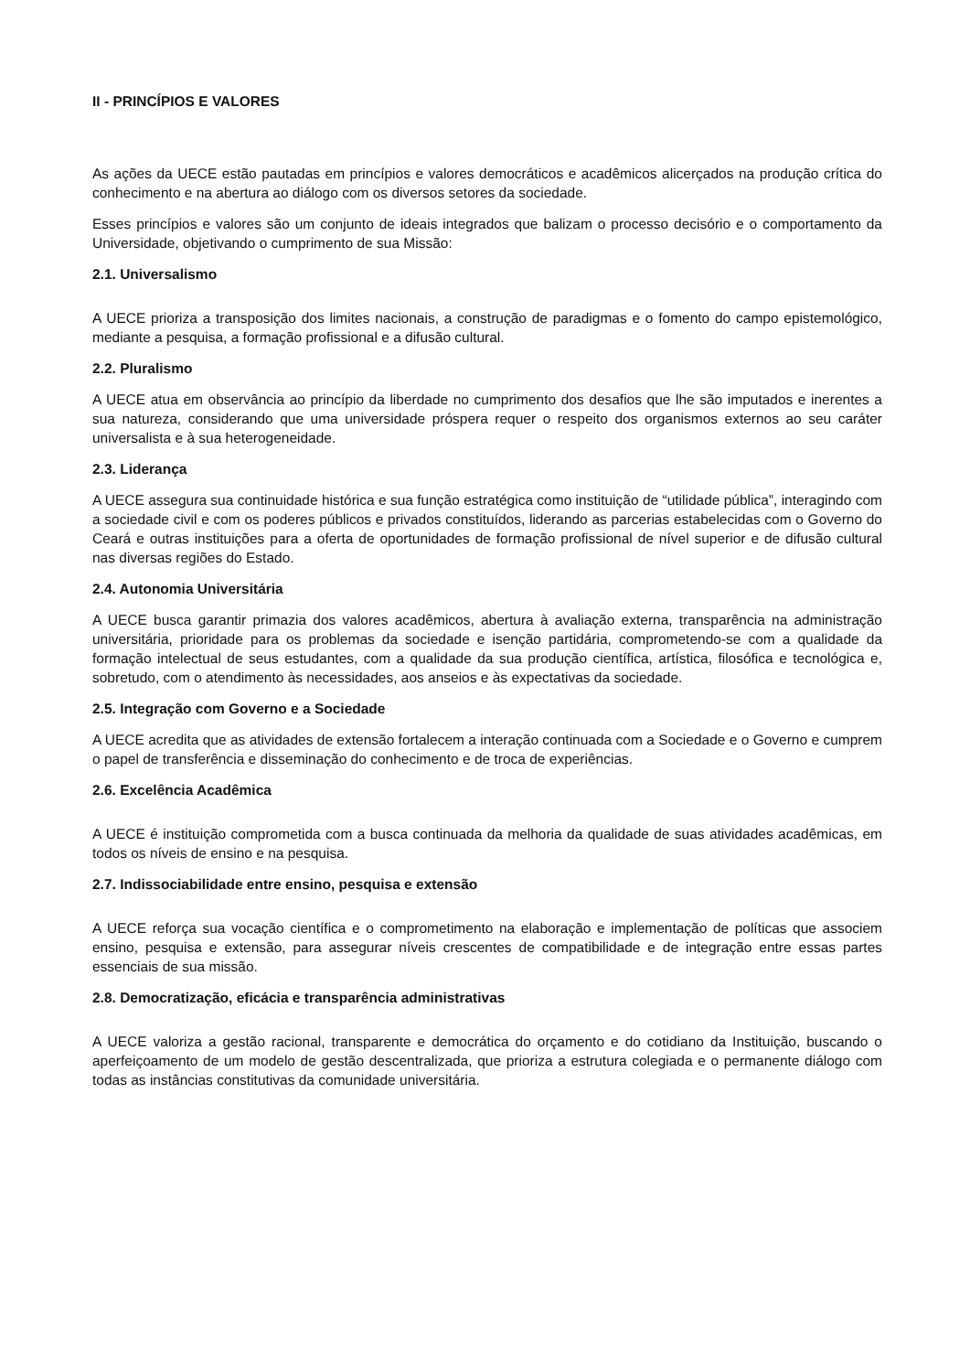II - PRINCÍPIOS E VALORES
As ações da UECE estão pautadas em princípios e valores democráticos e acadêmicos alicerçados na produção crítica do conhecimento e na abertura ao diálogo com os diversos setores da sociedade.
Esses princípios e valores são um conjunto de ideais integrados que balizam o processo decisório e o comportamento da Universidade, objetivando o cumprimento de sua Missão:
2.1. Universalismo
A UECE prioriza a transposição dos limites nacionais, a construção de paradigmas e o fomento do campo epistemológico, mediante a pesquisa, a formação profissional e a difusão cultural.
2.2. Pluralismo
A UECE atua em observância ao princípio da liberdade no cumprimento dos desafios que lhe são imputados e inerentes a sua natureza, considerando que uma universidade próspera requer o respeito dos organismos externos ao seu caráter universalista e à sua heterogeneidade.
2.3. Liderança
A UECE assegura sua continuidade histórica e sua função estratégica como instituição de “utilidade pública”, interagindo com a sociedade civil e com os poderes públicos e privados constituídos, liderando as parcerias estabelecidas com o Governo do Ceará e outras instituições para a oferta de oportunidades de formação profissional de nível superior e de difusão cultural nas diversas regiões do Estado.
2.4. Autonomia Universitária
A UECE busca garantir primazia dos valores acadêmicos, abertura à avaliação externa, transparência na administração universitária, prioridade para os problemas da sociedade e isenção partidária, comprometendo-se com a qualidade da formação intelectual de seus estudantes, com a qualidade da sua produção científica, artística, filosófica e tecnológica e, sobretudo, com o atendimento às necessidades, aos anseios e às expectativas da sociedade.
2.5. Integração com Governo e a Sociedade
A UECE acredita que as atividades de extensão fortalecem a interação continuada com a Sociedade e o Governo e cumprem o papel de transferência e disseminação do conhecimento e de troca de experiências.
2.6. Excelência Acadêmica
A UECE é instituição comprometida com a busca continuada da melhoria da qualidade de suas atividades acadêmicas, em todos os níveis de ensino e na pesquisa.
2.7. Indissociabilidade entre ensino, pesquisa e extensão
A UECE reforça sua vocação científica e o comprometimento na elaboração e implementação de políticas que associem ensino, pesquisa e extensão, para assegurar níveis crescentes de compatibilidade e de integração entre essas partes essenciais de sua missão.
2.8. Democratização, eficácia e transparência administrativas
A UECE valoriza a gestão racional, transparente e democrática do orçamento e do cotidiano da Instituição, buscando o aperfeiçoamento de um modelo de gestão descentralizada, que prioriza a estrutura colegiada e o permanente diálogo com todas as instâncias constitutivas da comunidade universitária.